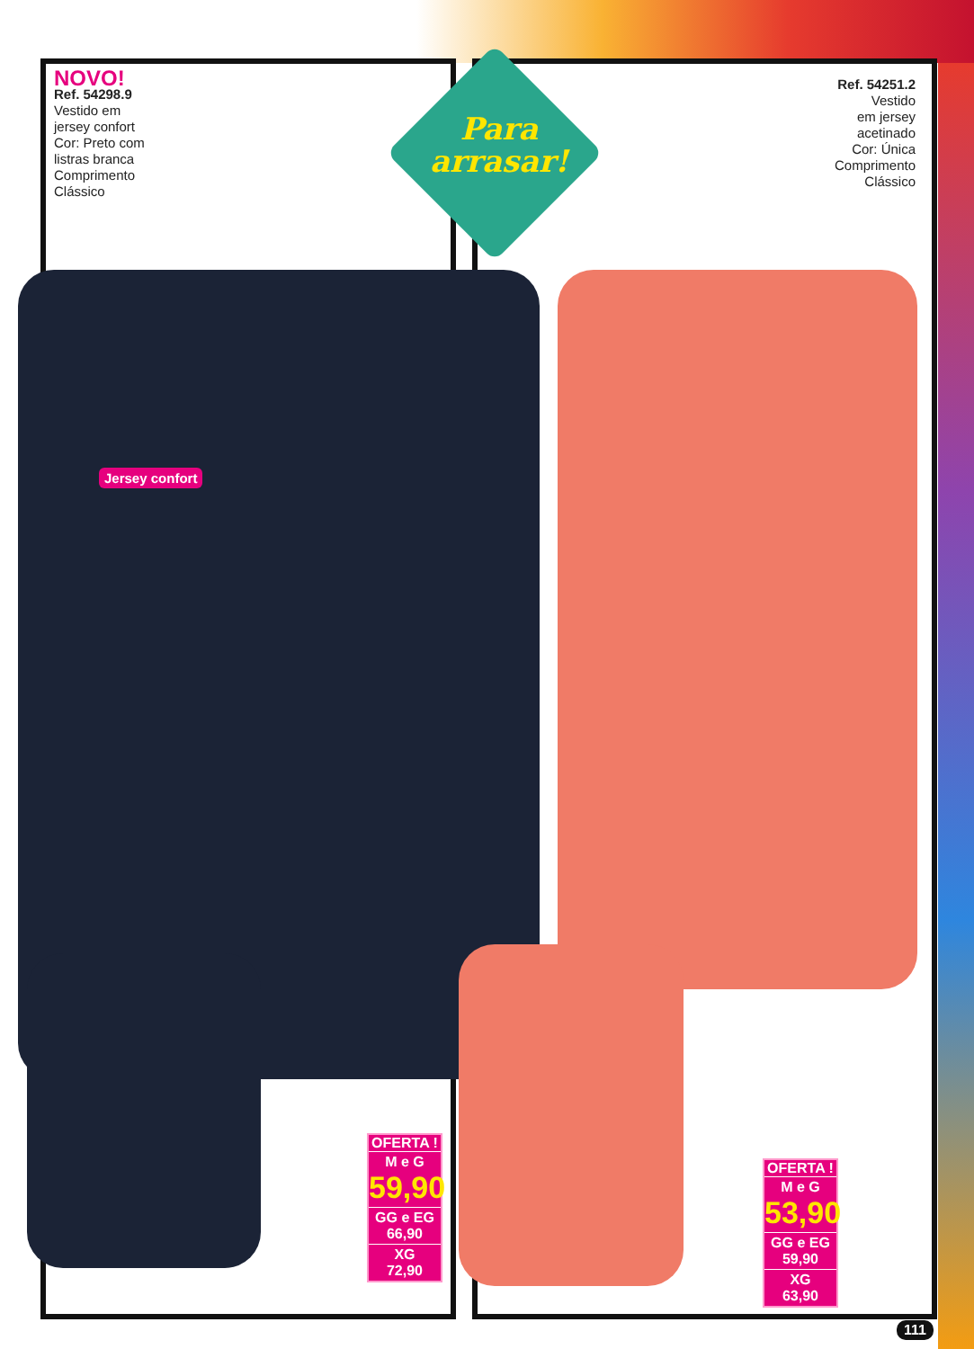Para arrasar!
NOVO!
Ref. 54298.9
Vestido em
jersey confort
Cor: Preto com
listras branca
Comprimento
Clássico
Jersey confort
Ref. 54251.2
Vestido
em jersey
acetinado
Cor: Única
Comprimento
Clássico
OFERTA !
M e G
59,90
GG e EG
66,90
XG
72,90
OFERTA !
M e G
53,90
GG e EG
59,90
XG
63,90
111